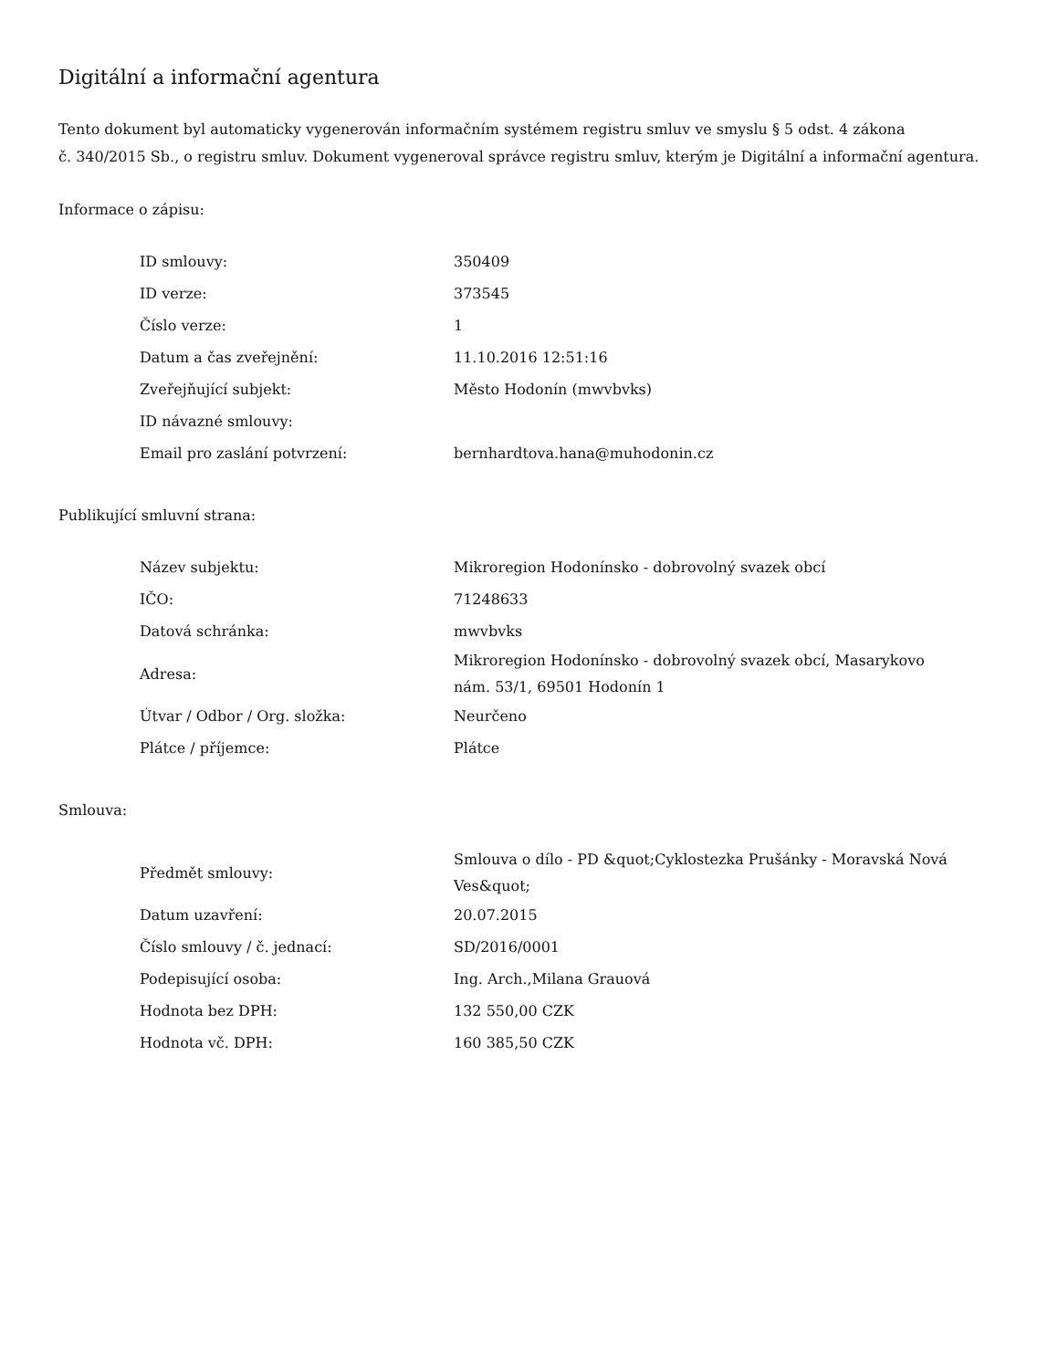Digitální a informační agentura
Tento dokument byl automaticky vygenerován informačním systémem registru smluv ve smyslu § 5 odst. 4 zákona
č. 340/2015 Sb., o registru smluv. Dokument vygeneroval správce registru smluv, kterým je Digitální a informační agentura.
Informace o zápisu:
| ID smlouvy: | 350409 |
| ID verze: | 373545 |
| Číslo verze: | 1 |
| Datum a čas zveřejnění: | 11.10.2016 12:51:16 |
| Zveřejňující subjekt: | Město Hodonín (mwvbvks) |
| ID návazné smlouvy: | |
| Email pro zaslání potvrzení: | bernhardtova.hana@muhodonin.cz |
Publikující smluvní strana:
| Název subjektu: | Mikroregion Hodonínsko - dobrovolný svazek obcí |
| IČO: | 71248633 |
| Datová schránka: | mwvbvks |
| Adresa: | Mikroregion Hodonínsko - dobrovolný svazek obcí, Masarykovo nám. 53/1, 69501 Hodonín 1 |
| Útvar / Odbor / Org. složka: | Neurčeno |
| Plátce / příjemce: | Plátce |
Smlouva:
| Předmět smlouvy: | Smlouva o dílo - PD &quot;Cyklostezka Prušánky - Moravská Nová Ves&quot; |
| Datum uzavření: | 20.07.2015 |
| Číslo smlouvy / č. jednací: | SD/2016/0001 |
| Podepisující osoba: | Ing. Arch.,Milana Grauová |
| Hodnota bez DPH: | 132 550,00 CZK |
| Hodnota vč. DPH: | 160 385,50 CZK |